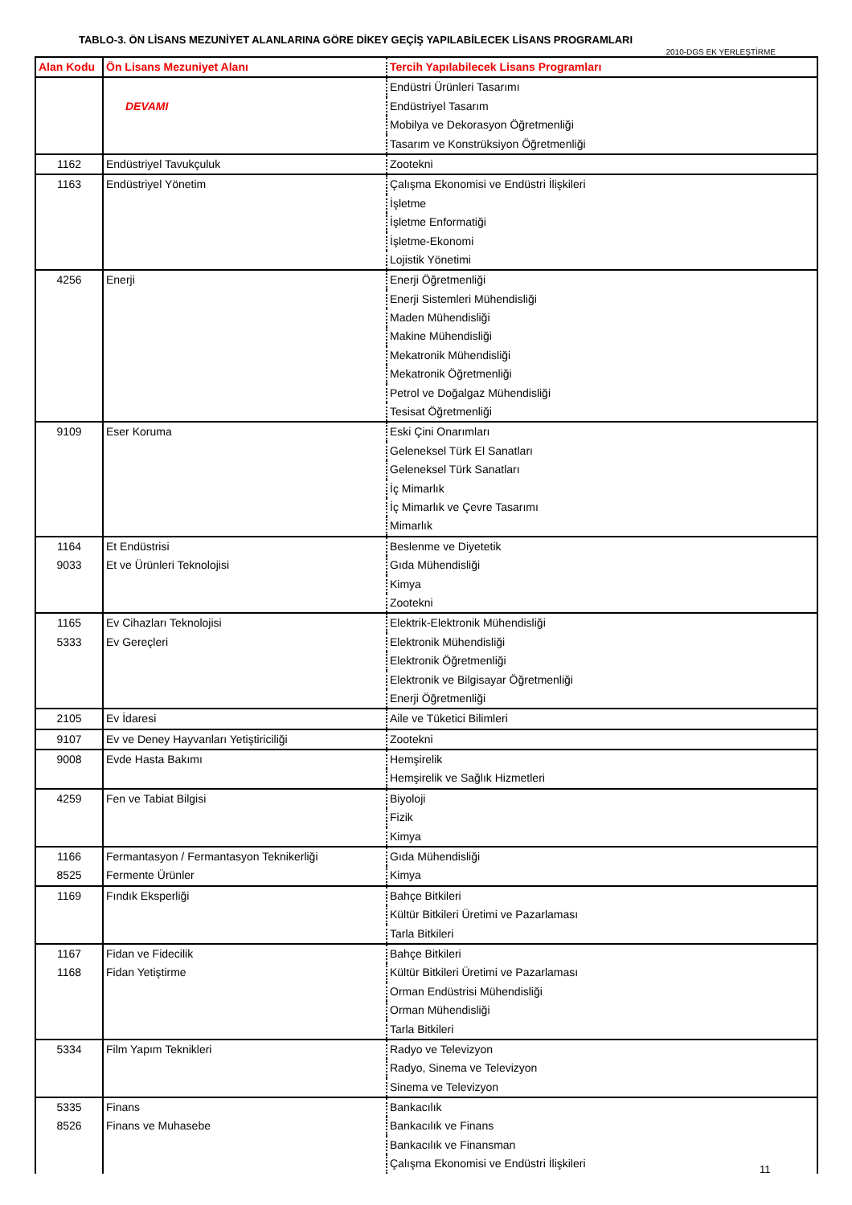TABLO-3. ÖN LİSANS MEZUNİYET ALANLARINA GÖRE DİKEY GEÇİŞ YAPILABİLECEK LİSANS PROGRAMLARI
2010-DGS EK YERLEŞTİRME
| Alan Kodu | Ön Lisans Mezuniyet Alanı | Tercih Yapılabilecek Lisans Programları |
| --- | --- | --- |
| | | Endüstri Ürünleri Tasarımı |
| | DEVAMI | Endüstriyel Tasarım |
| | | Mobilya ve Dekorasyon Öğretmenliği |
| | | Tasarım ve Konstrüksiyon Öğretmenliği |
| 1162 | Endüstriyel Tavukçuluk | Zootekni |
| 1163 | Endüstriyel Yönetim | Çalışma Ekonomisi ve Endüstri İlişkileri |
| | | İşletme |
| | | İşletme Enformatiği |
| | | İşletme-Ekonomi |
| | | Lojistik Yönetimi |
| 4256 | Enerji | Enerji Öğretmenliği |
| | | Enerji Sistemleri Mühendisliği |
| | | Maden Mühendisliği |
| | | Makine Mühendisliği |
| | | Mekatronik Mühendisliği |
| | | Mekatronik Öğretmenliği |
| | | Petrol ve Doğalgaz Mühendisliği |
| | | Tesisat Öğretmenliği |
| 9109 | Eser Koruma | Eski Çini Onarımları |
| | | Geleneksel Türk El Sanatları |
| | | Geleneksel Türk Sanatları |
| | | İç Mimarlık |
| | | İç Mimarlık ve Çevre Tasarımı |
| | | Mimarlık |
| 1164 | Et Endüstrisi | Beslenme ve Diyetetik |
| 9033 | Et ve Ürünleri Teknolojisi | Gıda Mühendisliği |
| | | Kimya |
| | | Zootekni |
| 1165 | Ev Cihazları Teknolojisi | Elektrik-Elektronik Mühendisliği |
| 5333 | Ev Gereçleri | Elektronik Mühendisliği |
| | | Elektronik Öğretmenliği |
| | | Elektronik ve Bilgisayar Öğretmenliği |
| | | Enerji Öğretmenliği |
| 2105 | Ev İdaresi | Aile ve Tüketici Bilimleri |
| 9107 | Ev ve Deney Hayvanları Yetiştiriciliği | Zootekni |
| 9008 | Evde Hasta Bakımı | Hemşirelik |
| | | Hemşirelik ve Sağlık Hizmetleri |
| 4259 | Fen ve Tabiat Bilgisi | Biyoloji |
| | | Fizik |
| | | Kimya |
| 1166 | Fermantasyon / Fermantasyon Teknikerliği | Gıda Mühendisliği |
| 8525 | Fermente Ürünler | Kimya |
| 1169 | Fındık Eksperliği | Bahçe Bitkileri |
| | | Kültür Bitkileri Üretimi ve Pazarlaması |
| | | Tarla Bitkileri |
| 1167 | Fidan ve Fidecilik | Bahçe Bitkileri |
| 1168 | Fidan Yetiştirme | Kültür Bitkileri Üretimi ve Pazarlaması |
| | | Orman Endüstrisi Mühendisliği |
| | | Orman Mühendisliği |
| | | Tarla Bitkileri |
| 5334 | Film Yapım Teknikleri | Radyo ve Televizyon |
| | | Radyo, Sinema ve Televizyon |
| | | Sinema ve Televizyon |
| 5335 | Finans | Bankacılık |
| 8526 | Finans ve Muhasebe | Bankacılık ve Finans |
| | | Bankacılık ve Finansman |
| | | Çalışma Ekonomisi ve Endüstri İlişkileri |
11